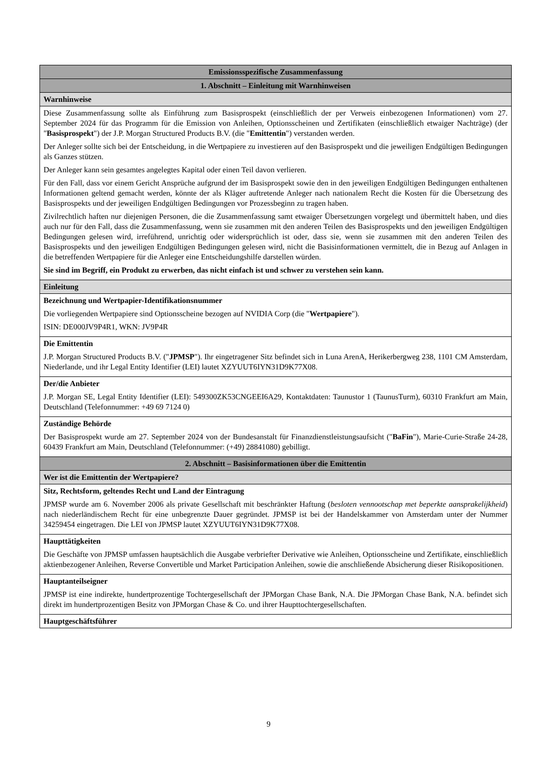| Emissionsspezifische Zusammenfassung |
| --- |
| 1. Abschnitt – Einleitung mit Warnhinweisen |
| Warnhinweise |
| Diese Zusammenfassung sollte als Einführung zum Basisprospekt (einschließlich der per Verweis einbezogenen Informationen) vom 27. September 2024 für das Programm für die Emission von Anleihen, Optionsscheinen und Zertifikaten (einschließlich etwaiger Nachträge) (der " Basisprospekt ") der J.P. Morgan Structured Products B.V. (die " Emittentin ") verstanden werden. Der Anleger sollte sich bei der Entscheidung, in die Wertpapiere zu investieren auf den Basisprospekt und die jeweiligen Endgültigen Bedingungen als Ganzes stützen. Der Anleger kann sein gesamtes angelegtes Kapital oder einen Teil davon verlieren. Für den Fall, dass vor einem Gericht Ansprüche aufgrund der im Basisprospekt sowie den in den jeweiligen Endgültigen Bedingungen enthaltenen Informationen geltend gemacht werden, könnte der als Kläger auftretende Anleger nach nationalem Recht die Kosten für die Übersetzung des Basisprospekts und der jeweiligen Endgültigen Bedingungen vor Prozessbeginn zu tragen haben. Zivilrechtlich haften nur diejenigen Personen, die die Zusammenfassung samt etwaiger Übersetzungen vorgelegt und übermittelt haben, und dies auch nur für den Fall, dass die Zusammenfassung, wenn sie zusammen mit den anderen Teilen des Basisprospekts und den jeweiligen Endgültigen Bedingungen gelesen wird, irreführend, unrichtig oder widersprüchlich ist oder, dass sie, wenn sie zusammen mit den anderen Teilen des Basisprospekts und den jeweiligen Endgültigen Bedingungen gelesen wird, nicht die Basisinformationen vermittelt, die in Bezug auf Anlagen in die betreffenden Wertpapiere für die Anleger eine Entscheidungshilfe darstellen würden. Sie sind im Begriff, ein Produkt zu erwerben, das nicht einfach ist und schwer zu verstehen sein kann. |
| Einleitung |
| Bezeichnung und Wertpapier-Identifikationsnummer Die vorliegenden Wertpapiere sind Optionsscheine bezogen auf NVIDIA Corp (die " Wertpapiere "). ISIN: DE000JV9P4R1, WKN: JV9P4R |
| Die Emittentin J.P. Morgan Structured Products B.V. (" JPMSP "). Ihr eingetragener Sitz befindet sich in Luna ArenA, Herikerbergweg 238, 1101 CM Amsterdam, Niederlande, und ihr Legal Entity Identifier (LEI) lautet XZYUUT6IYN31D9K77X08. |
| Der/die Anbieter J.P. Morgan SE, Legal Entity Identifier (LEI): 549300ZK53CNGEEI6A29, Kontaktdaten: Taunustor 1 (TaunusTurm), 60310 Frankfurt am Main, Deutschland (Telefonnummer: +49 69 7124 0) |
| Zuständige Behörde Der Basisprospekt wurde am 27. September 2024 von der Bundesanstalt für Finanzdienstleistungsaufsicht (" BaFin "), Marie-Curie-Straße 24-28, 60439 Frankfurt am Main, Deutschland (Telefonnummer: (+49) 28841080) gebilligt. |
| 2. Abschnitt – Basisinformationen über die Emittentin |
| Wer ist die Emittentin der Wertpapiere? |
| Sitz, Rechtsform, geltendes Recht und Land der Eintragung JPMSP wurde am 6. November 2006 als private Gesellschaft mit beschränkter Haftung ( besloten vennootschap met beperkte aansprakelijkheid ) nach niederländischem Recht für eine unbegrenzte Dauer gegründet. JPMSP ist bei der Handelskammer von Amsterdam unter der Nummer 34259454 eingetragen. Die LEI von JPMSP lautet XZYUUT6IYN31D9K77X08. |
| Haupttätigkeiten Die Geschäfte von JPMSP umfassen hauptsächlich die Ausgabe verbriefter Derivative wie Anleihen, Optionsscheine und Zertifikate, einschließlich aktienbezogener Anleihen, Reverse Convertible und Market Participation Anleihen, sowie die anschließende Absicherung dieser Risikopositionen. |
| Hauptanteilseigner JPMSP ist eine indirekte, hundertprozentige Tochtergesellschaft der JPMorgan Chase Bank, N.A. Die JPMorgan Chase Bank, N.A. befindet sich direkt im hundertprozentigen Besitz von JPMorgan Chase & Co. und ihrer Haupttochtergesellschaften. |
| Hauptgeschäftsführer |
9